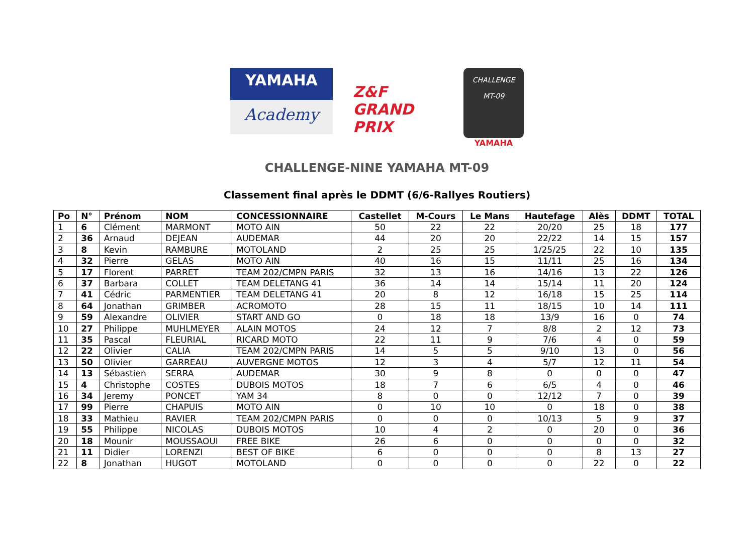YAMAHA
Academy
Z&F GRAND PRIX
CHALLENGE
MT-09
YAMAHA
CHALLENGE-NINE YAMAHA MT-09
Classement final après le DDMT (6/6-Rallyes Routiers)
| Po | N° | Prénom | NOM | CONCESSIONNAIRE | Castellet | M-Cours | Le Mans | Hautefage | Alès | DDMT | TOTAL |
| --- | --- | --- | --- | --- | --- | --- | --- | --- | --- | --- | --- |
| 1 | 6 | Clément | MARMONT | MOTO AIN | 50 | 22 | 22 | 20/20 | 25 | 18 | 177 |
| 2 | 36 | Arnaud | DEJEAN | AUDEMAR | 44 | 20 | 20 | 22/22 | 14 | 15 | 157 |
| 3 | 8 | Kevin | RAMBURE | MOTOLAND | 2 | 25 | 25 | 1/25/25 | 22 | 10 | 135 |
| 4 | 32 | Pierre | GELAS | MOTO AIN | 40 | 16 | 15 | 11/11 | 25 | 16 | 134 |
| 5 | 17 | Florent | PARRET | TEAM 202/CMPN PARIS | 32 | 13 | 16 | 14/16 | 13 | 22 | 126 |
| 6 | 37 | Barbara | COLLET | TEAM DELETANG 41 | 36 | 14 | 14 | 15/14 | 11 | 20 | 124 |
| 7 | 41 | Cédric | PARMENTIER | TEAM DELETANG 41 | 20 | 8 | 12 | 16/18 | 15 | 25 | 114 |
| 8 | 64 | Jonathan | GRIMBER | ACROMOTO | 28 | 15 | 11 | 18/15 | 10 | 14 | 111 |
| 9 | 59 | Alexandre | OLIVIER | START AND GO | 0 | 18 | 18 | 13/9 | 16 | 0 | 74 |
| 10 | 27 | Philippe | MUHLMEYER | ALAIN MOTOS | 24 | 12 | 7 | 8/8 | 2 | 12 | 73 |
| 11 | 35 | Pascal | FLEURIAL | RICARD MOTO | 22 | 11 | 9 | 7/6 | 4 | 0 | 59 |
| 12 | 22 | Olivier | CALIA | TEAM 202/CMPN PARIS | 14 | 5 | 5 | 9/10 | 13 | 0 | 56 |
| 13 | 50 | Olivier | GARREAU | AUVERGNE MOTOS | 12 | 3 | 4 | 5/7 | 12 | 11 | 54 |
| 14 | 13 | Sébastien | SERRA | AUDEMAR | 30 | 9 | 8 | 0 | 0 | 0 | 47 |
| 15 | 4 | Christophe | COSTES | DUBOIS MOTOS | 18 | 7 | 6 | 6/5 | 4 | 0 | 46 |
| 16 | 34 | Jeremy | PONCET | YAM 34 | 8 | 0 | 0 | 12/12 | 7 | 0 | 39 |
| 17 | 99 | Pierre | CHAPUIS | MOTO AIN | 0 | 10 | 10 | 0 | 18 | 0 | 38 |
| 18 | 33 | Mathieu | RAVIER | TEAM 202/CMPN PARIS | 0 | 0 | 0 | 10/13 | 5 | 9 | 37 |
| 19 | 55 | Philippe | NICOLAS | DUBOIS MOTOS | 10 | 4 | 2 | 0 | 20 | 0 | 36 |
| 20 | 18 | Mounir | MOUSSAOUI | FREE BIKE | 26 | 6 | 0 | 0 | 0 | 0 | 32 |
| 21 | 11 | Didier | LORENZI | BEST OF BIKE | 6 | 0 | 0 | 0 | 8 | 13 | 27 |
| 22 | 8 | Jonathan | HUGOT | MOTOLAND | 0 | 0 | 0 | 0 | 22 | 0 | 22 |